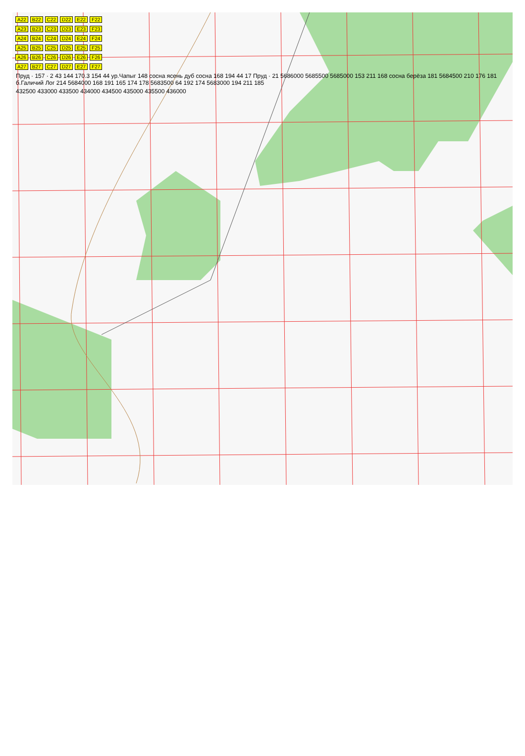A22 B22 C22 D22 E22 F22
A23 B23 C23 D23 E23 F23
A24 B24 C24 D24 E24 F24
A25 B25 C25 D25 E25 F25
A26 B26 C26 D26 E26 F26
A27 B27 C27 D27 E27 F27
Пруд · 157 · 2 43 144 170.3 154 44 ур.Чапыг 148 сосна ясень дуб сосна 168 194 44 17 Пруд · 21 5686000 5685500 5685000 153 211 168 сосна берёза 181 5684500 210 176 181 б.Галичий Лог 214 5684000 168 191 165 174 178 5683500 64 192 174 5683000 194 211 185
432500 433000 433500 434000 434500 435000 435500 436000